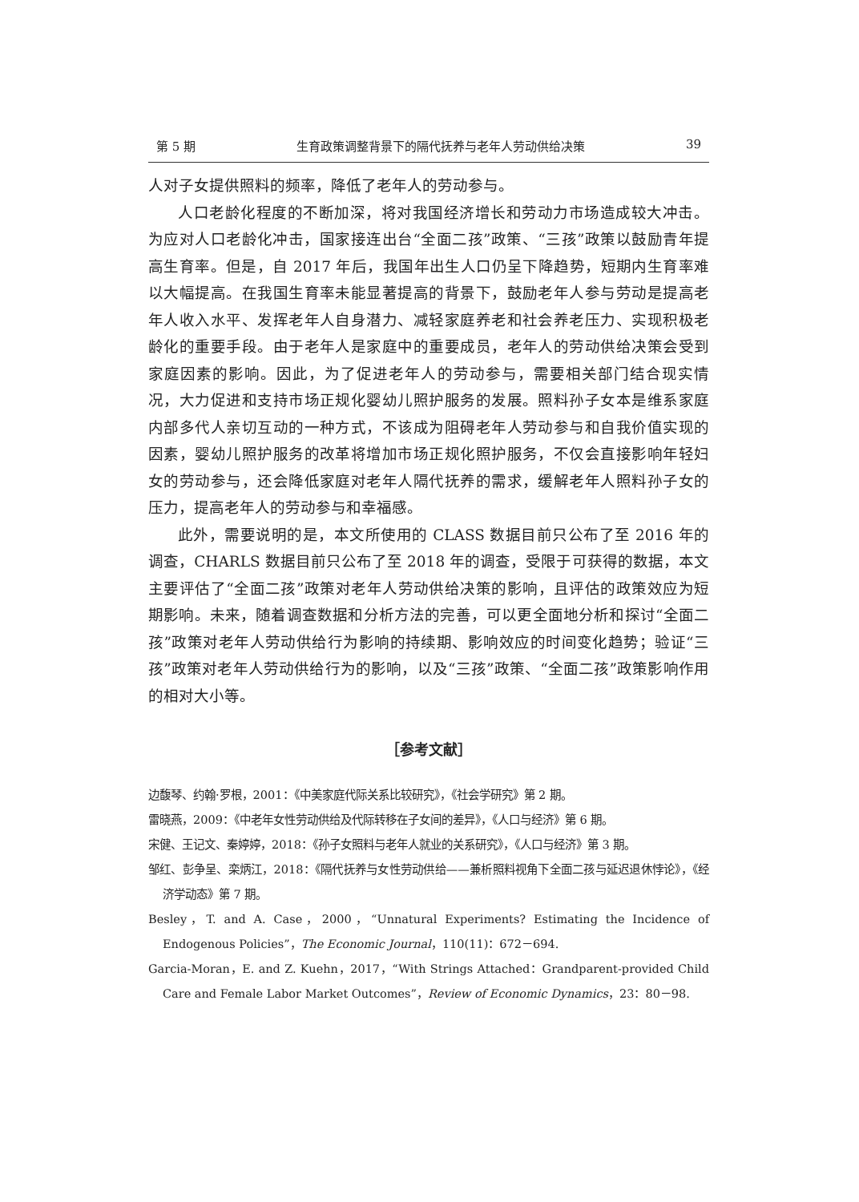第 5 期 生育政策调整背景下的隔代抚养与老年人劳动供给决策 39
人对子女提供照料的频率，降低了老年人的劳动参与。
人口老龄化程度的不断加深，将对我国经济增长和劳动力市场造成较大冲击。为应对人口老龄化冲击，国家接连出台“全面二孩”政策、“三孩”政策以鼓励青年提高生育率。但是，自 2017 年后，我国年出生人口仍呈下降趋势，短期内生育率难以大幅提高。在我国生育率未能显著提高的背景下，鼓励老年人参与劳动是提高老年人收入水平、发挥老年人自身潜力、减轻家庭养老和社会养老压力、实现积极老龄化的重要手段。由于老年人是家庭中的重要成员，老年人的劳动供给决策会受到家庭因素的影响。因此，为了促进老年人的劳动参与，需要相关部门结合现实情况，大力促进和支持市场正规化婴幼儿照护服务的发展。照料孙子女本是维系家庭内部多代人亲切互动的一种方式，不该成为阻碍老年人劳动参与和自我价值实现的因素，婴幼儿照护服务的改革将增加市场正规化照护服务，不仅会直接影响年轻妇女的劳动参与，还会降低家庭对老年人隔代抚养的需求，缓解老年人照料孙子女的压力，提高老年人的劳动参与和幸福感。
此外，需要说明的是，本文所使用的 CLASS 数据目前只公布了至 2016 年的调查，CHARLS 数据目前只公布了至 2018 年的调查，受限于可获得的数据，本文主要评估了“全面二孩”政策对老年人劳动供给决策的影响，且评估的政策效应为短期影响。未来，随着调查数据和分析方法的完善，可以更全面地分析和探讨“全面二孩”政策对老年人劳动供给行为影响的持续期、影响效应的时间变化趋势；验证“三孩”政策对老年人劳动供给行为的影响，以及“三孩”政策、“全面二孩”政策影响作用的相对大小等。
［参考文献］
边馥琴、约翰·罗根，2001：《中美家庭代际关系比较研究》，《社会学研究》第 2 期。
雷晓燕，2009：《中老年女性劳动供给及代际转移在子女间的差异》，《人口与经济》第 6 期。
宋健、王记文、秦婷婷，2018：《孙子女照料与老年人就业的关系研究》，《人口与经济》第 3 期。
邹红、彭争呈、栾炳江，2018：《隔代抚养与女性劳动供给——兼析照料视角下全面二孩与延迟退休悖论》，《经济学动态》第 7 期。
Besley，T. and A. Case，2000，“Unnatural Experiments? Estimating the Incidence of Endogenous Policies”，The Economic Journal，110(11)：672－694.
Garcia-Moran，E. and Z. Kuehn，2017，“With Strings Attached：Grandparent-provided Child Care and Female Labor Market Outcomes”，Review of Economic Dynamics，23：80－98.